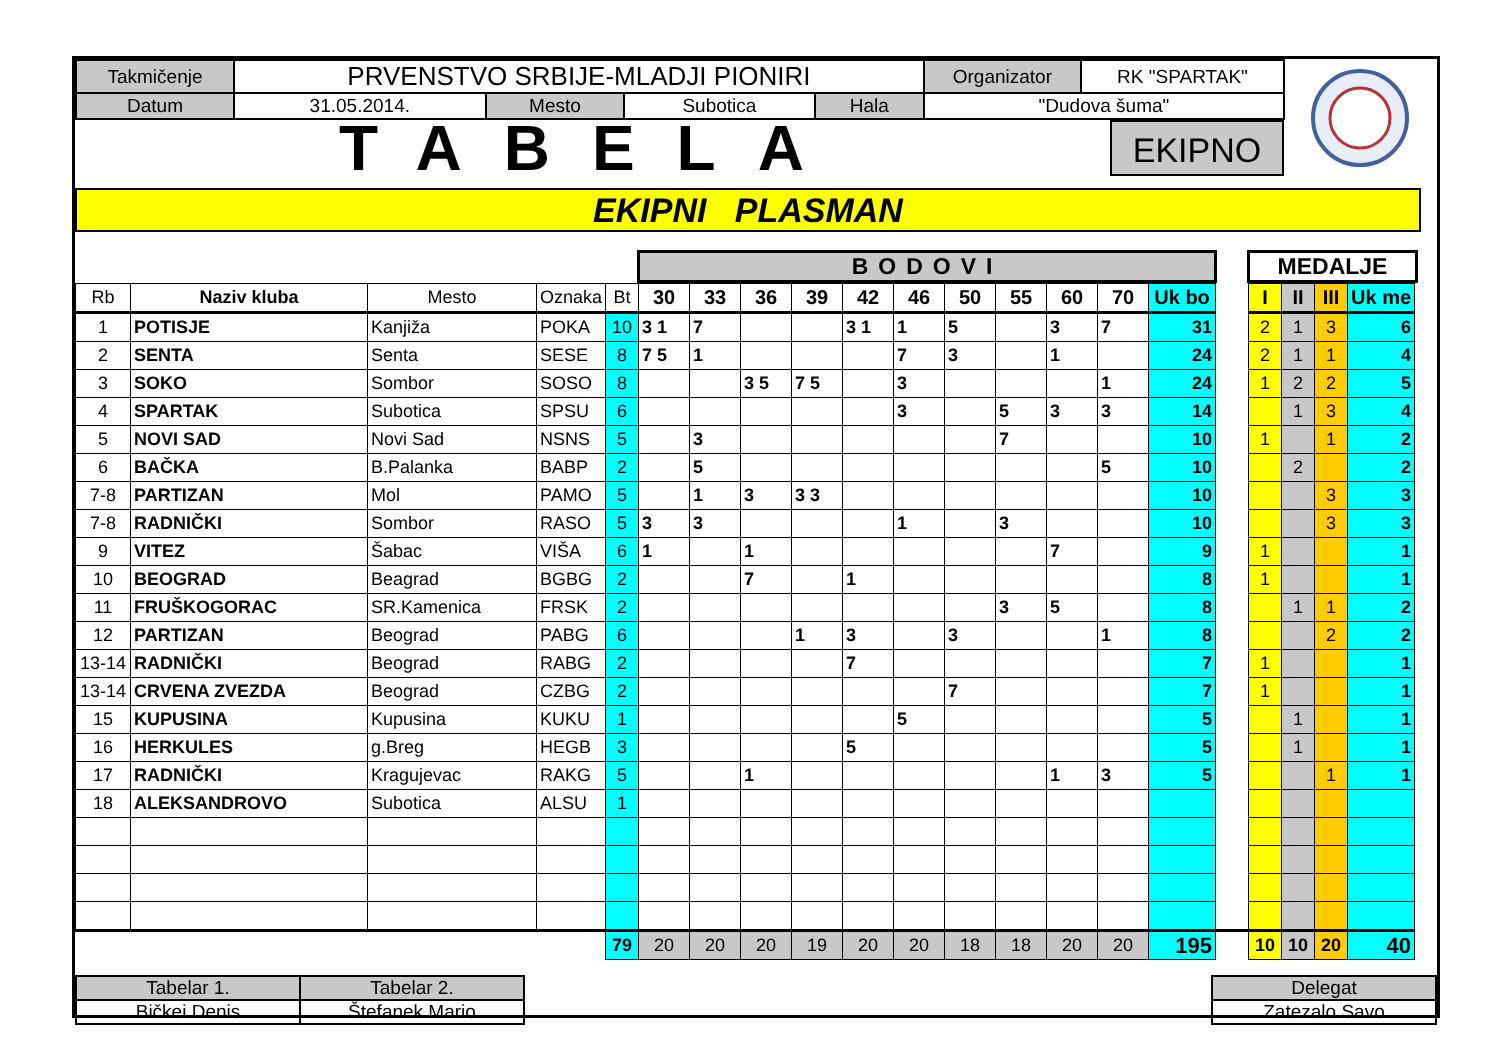| Takmičenje | PRVENSTVO SRBIJE-MLADJI PIONIRI | | | | Organizator | RK "SPARTAK" |
| Datum | 31.05.2014. | Mesto | Subotica | Hala | "Dudova šuma" | |
TABELA
EKIPNO
EKIPNI PLASMAN
BODOVI MEDALJE
| Rb | Naziv kluba | Mesto | Oznaka | Bt | 30 | 33 | 36 | 39 | 42 | 46 | 50 | 55 | 60 | 70 | Uk bo | | I | II | III | Uk me |
| 1 | POTISJE | Kanjiža | POKA | 10 | 3 1 | 7 | | | 3 1 | 1 | 5 | | 3 | 7 | 31 | | 2 | 1 | 3 | 6 |
| 2 | SENTA | Senta | SESE | 8 | 7 5 | 1 | | | | 7 | 3 | | 1 | | 24 | | 2 | 1 | 1 | 4 |
| 3 | SOKO | Sombor | SOSO | 8 | | | 3 5 | 7 5 | | 3 | | | | 1 | 24 | | 1 | 2 | 2 | 5 |
| 4 | SPARTAK | Subotica | SPSU | 6 | | | | | | 3 | | 5 | 3 | 3 | 14 | | | 1 | 3 | 4 |
| 5 | NOVI SAD | Novi Sad | NSNS | 5 | | 3 | | | | | | 7 | | | 10 | | 1 | | 1 | 2 |
| 6 | BAČKA | B.Palanka | BABP | 2 | | 5 | | | | | | | | 5 | 10 | | | 2 | | 2 |
| 7-8 | PARTIZAN | Mol | PAMO | 5 | | 1 | 3 | 3 3 | | | | | | | 10 | | | | 3 | 3 |
| 7-8 | RADNIČKI | Sombor | RASO | 5 | 3 | 3 | | | | 1 | | 3 | | | 10 | | | | 3 | 3 |
| 9 | VITEZ | Šabac | VIŠA | 6 | 1 | | 1 | | | | | | 7 | | 9 | | 1 | | | 1 |
| 10 | BEOGRAD | Beagrad | BGBG | 2 | | | 7 | | 1 | | | | | | 8 | | 1 | | | 1 |
| 11 | FRUŠKOGORAC | SR.Kamenica | FRSK | 2 | | | | | | | | 3 | 5 | | 8 | | | 1 | 1 | 2 |
| 12 | PARTIZAN | Beograd | PABG | 6 | | | | 1 | 3 | | 3 | | | 1 | 8 | | | | 2 | 2 |
| 13-14 | RADNIČKI | Beograd | RABG | 2 | | | | | 7 | | | | | | 7 | | 1 | | | 1 |
| 13-14 | CRVENA ZVEZDA | Beograd | CZBG | 2 | | | | | | | 7 | | | | 7 | | 1 | | | 1 |
| 15 | KUPUSINA | Kupusina | KUKU | 1 | | | | | | 5 | | | | | 5 | | | 1 | | 1 |
| 16 | HERKULES | g.Breg | HEGB | 3 | | | | | 5 | | | | | | 5 | | | 1 | | 1 |
| 17 | RADNIČKI | Kragujevac | RAKG | 5 | | | 1 | | | | | | 1 | 3 | 5 | | | | 1 | 1 |
| 18 | ALEKSANDROVO | Subotica | ALSU | 1 | | | | | | | | | | | | | | | | |
| | | | | 79 | 20 | 20 | 20 | 19 | 20 | 20 | 18 | 18 | 20 | 20 | 195 | | 10 | 10 | 20 | 40 |
| Tabelar 1. | Tabelar 2. |
| Bičkei Denis | Štefanek Mario |
| Delegat |
| Zatezalo Savo |